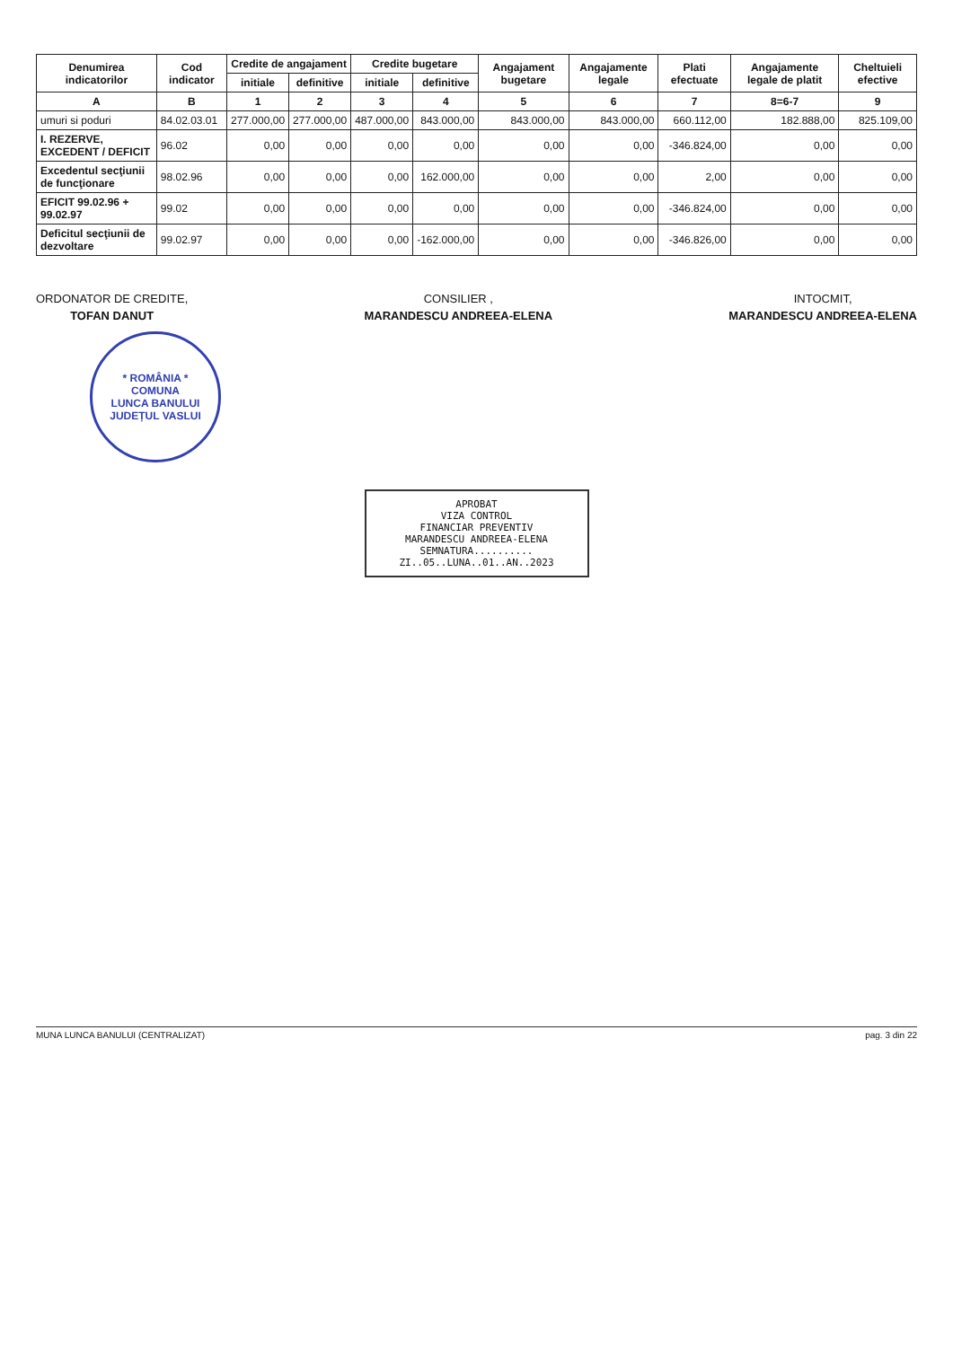| Denumirea indicatorilor | Cod indicator | Credite de angajament | | Credite bugetare | | Angajament bugetare | Angajamente legale | Plati efectuate | Angajamente legale de platit | Cheltuieli efective |
| --- | --- | --- | --- | --- | --- | --- | --- | --- | --- | --- |
| | | initiale | definitive | initiale | definitive | | | | | |
| A | B | 1 | 2 | 3 | 4 | 5 | 6 | 7 | 8=6-7 | 9 |
| umuri si poduri | 84.02.03.01 | 277.000,00 | 277.000,00 | 487.000,00 | 843.000,00 | 843.000,00 | 843.000,00 | 660.112,00 | 182.888,00 | 825.109,00 |
| I. REZERVE, EXCEDENT / DEFICIT | 96.02 | 0,00 | 0,00 | 0,00 | 0,00 | 0,00 | 0,00 | -346.824,00 | 0,00 | 0,00 |
| Excedentul secţiunii de funcţionare | 98.02.96 | 0,00 | 0,00 | 0,00 | 162.000,00 | 0,00 | 0,00 | 2,00 | 0,00 | 0,00 |
| EFICIT 99.02.96 + 99.02.97 | 99.02 | 0,00 | 0,00 | 0,00 | 0,00 | 0,00 | 0,00 | -346.824,00 | 0,00 | 0,00 |
| Deficitul secţiunii de dezvoltare | 99.02.97 | 0,00 | 0,00 | 0,00 | -162.000,00 | 0,00 | 0,00 | -346.826,00 | 0,00 | 0,00 |
ORDONATOR DE CREDITE,
TOFAN DANUT
CONSILIER ,
MARANDESCU ANDREEA-ELENA
INTOCMIT,
MARANDESCU ANDREEA-ELENA
* ROMÂNIA *
COMUNA
LUNCA BANULUI
JUDEȚUL VASLUI
APROBAT
VIZA CONTROL
FINANCIAR PREVENTIV
MARANDESCU ANDREEA-ELENA
SEMNATURA..........
ZI..05..LUNA..01..AN..2023
MUNA LUNCA BANULUI (CENTRALIZAT) pag. 3 din 22